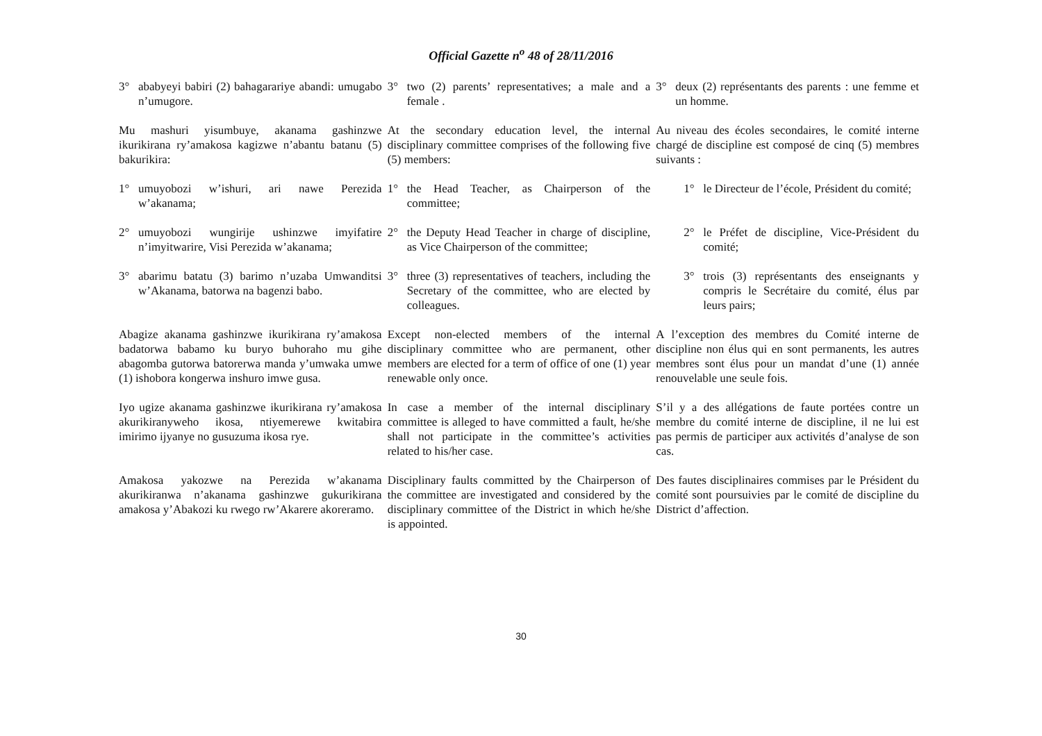Official Gazette n<sup>o</sup> 48 of 28/11/2016
| 3° ababyeyi babiri (2) bahagarariye abandi: umugabo n’umugore. | 3° two (2) parents’ representatives; a male and a female . | 3° deux (2) représentants des parents : une femme et un homme. |
| Mu mashuri yisumbuye, akanama gashinzwe ikurikirana ry’amakosa kagizwe n’abantu batanu (5) bakurikira: | At the secondary education level, the internal disciplinary committee comprises of the following five (5) members: | Au niveau des écoles secondaires, le comité interne chargé de discipline est composé de cinq (5) membres suivants : |
| 1° umuyobozi w’ishuri, ari nawe Perezida w’akanama; | 1° the Head Teacher, as Chairperson of the committee; | 1° le Directeur de l’école, Président du comité; |
| 2° umuyobozi wungirije ushinzwe imyifatire n’imyitwarire, Visi Perezida w’akanama; | 2° the Deputy Head Teacher in charge of discipline, as Vice Chairperson of the committee; | 2° le Préfet de discipline, Vice-Président du comité; |
| 3° abarimu batatu (3) barimo n’uzaba Umwanditsi w’Akanama, batorwa na bagenzi babo. | 3° three (3) representatives of teachers, including the Secretary of the committee, who are elected by colleagues. | 3° trois (3) représentants des enseignants y compris le Secrétaire du comité, élus par leurs pairs; |
| Abagize akanama gashinzwe ikurikirana ry’amakosa badatorwa babamo ku buryo buhoraho mu gihe abagomba gutorwa batorerwa manda y’umwaka umwe (1) ishobora kongerwa inshuro imwe gusa. | Except non-elected members of the internal disciplinary committee who are permanent, other members are elected for a term of office of one (1) year renewable only once. | A l’exception des membres du Comité interne de discipline non élus qui en sont permanents, les autres membres sont élus pour un mandat d’une (1) année renouvelable une seule fois. |
| Iyo ugize akanama gashinzwe ikurikirana ry’amakosa akurikiranyweho ikosa, ntiyemerewe kwitabira imirimo ijyanye no gusuzuma ikosa rye. | In case a member of the internal disciplinary committee is alleged to have committed a fault, he/she shall not participate in the committee’s activities related to his/her case. | S’il y a des allégations de faute portées contre un membre du comité interne de discipline, il ne lui est pas permis de participer aux activités d’analyse de son cas. |
| Amakosa yakozwe na Perezida w’akanama akurikiranwa n’akanama gashinzwe gukurikirana amakosa y’Abakozi ku rwego rw’Akarere akoreramo. | Disciplinary faults committed by the Chairperson of the committee are investigated and considered by the disciplinary committee of the District in which he/she is appointed. | Des fautes disciplinaires commises par le Président du comité sont poursuivies par le comité de discipline du District d’affection. |
30